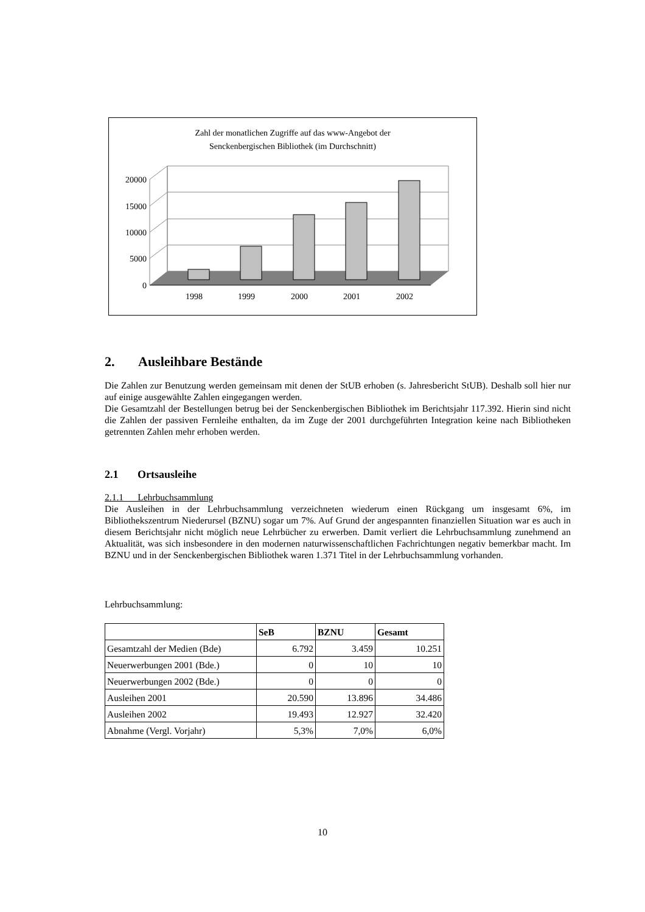Zahl der monatlichen Zugriffe auf das www-Angebot der
Senckenbergischen Bibliothek (im Durchschnitt)
20000
15000
10000
5000
0
1998
1999
2000
2001
2002
2. Ausleihbare Bestände
Die Zahlen zur Benutzung werden gemeinsam mit denen der StUB erhoben (s. Jahresbericht StUB). Deshalb soll hier nur auf einige ausgewählte Zahlen eingegangen werden.
Die Gesamtzahl der Bestellungen betrug bei der Senckenbergischen Bibliothek im Berichtsjahr 117.392. Hierin sind nicht die Zahlen der passiven Fernleihe enthalten, da im Zuge der 2001 durchgeführten Integration keine nach Bibliotheken getrennten Zahlen mehr erhoben werden.
2.1 Ortsausleihe
2.1.1 Lehrbuchsammlung
Die Ausleihen in der Lehrbuchsammlung verzeichneten wiederum einen Rückgang um insgesamt 6%, im Bibliothekszentrum Niederursel (BZNU) sogar um 7%. Auf Grund der angespannten finanziellen Situation war es auch in diesem Berichtsjahr nicht möglich neue Lehrbücher zu erwerben. Damit verliert die Lehrbuchsammlung zunehmend an Aktualität, was sich insbesondere in den modernen naturwissenschaftlichen Fachrichtungen negativ bemerkbar macht. Im BZNU und in der Senckenbergischen Bibliothek waren 1.371 Titel in der Lehrbuchsammlung vorhanden.
Lehrbuchsammlung:
| | SeB | BZNU | Gesamt |
| --- | --- | --- | --- |
| Gesamtzahl der Medien (Bde) | 6.792 | 3.459 | 10.251 |
| Neuerwerbungen 2001 (Bde.) | 0 | 10 | 10 |
| Neuerwerbungen 2002 (Bde.) | 0 | 0 | 0 |
| Ausleihen 2001 | 20.590 | 13.896 | 34.486 |
| Ausleihen 2002 | 19.493 | 12.927 | 32.420 |
| Abnahme (Vergl. Vorjahr) | 5,3% | 7,0% | 6,0% |
10